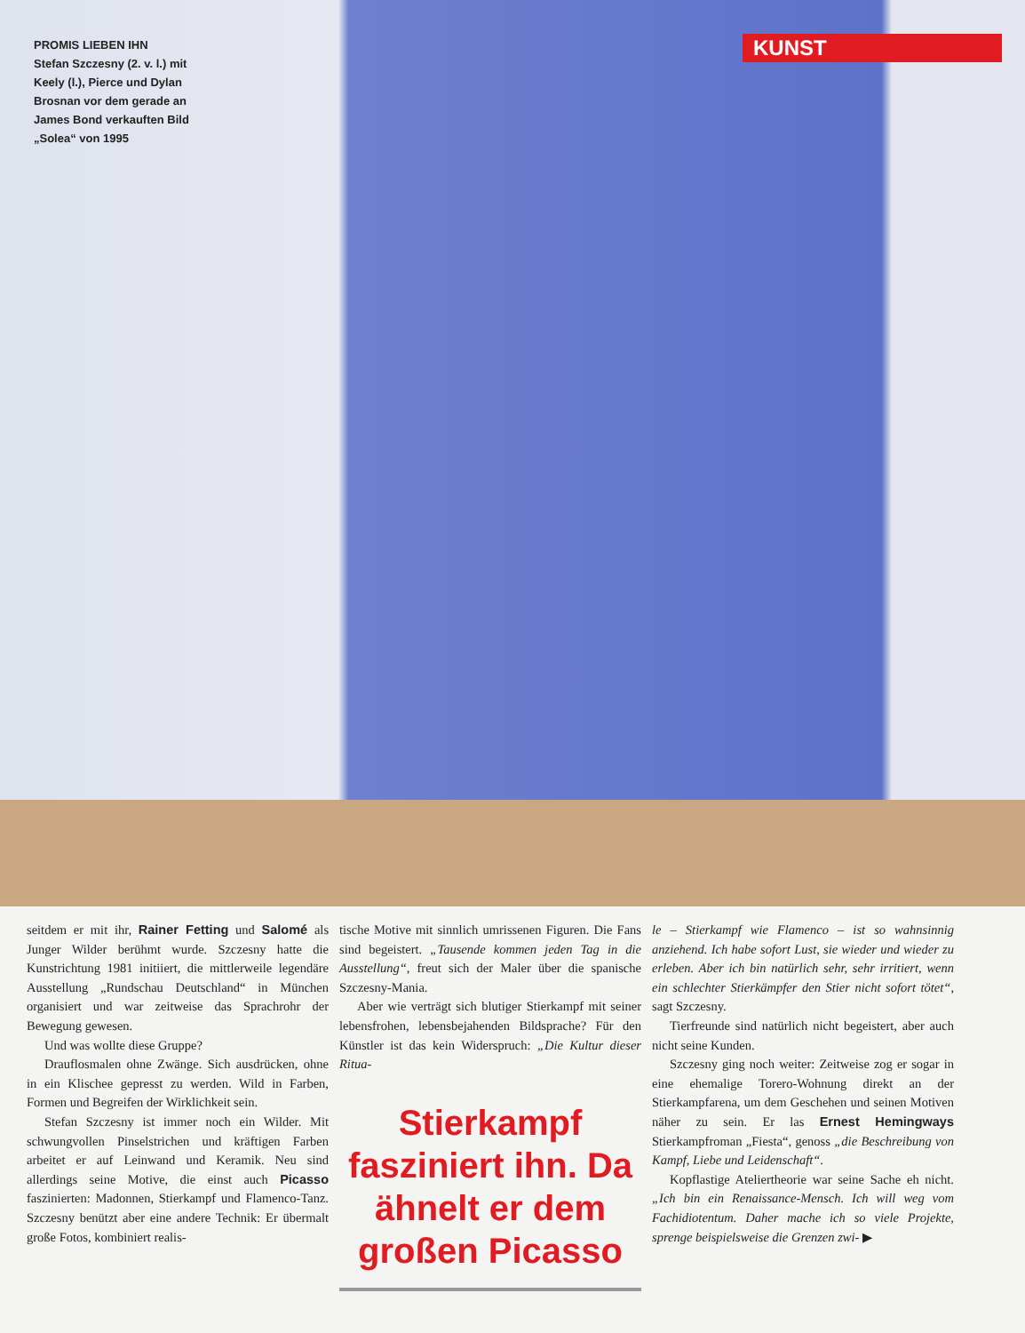PROMIS LIEBEN IHN
Stefan Szczesny (2. v. l.) mit Keely (l.), Pierce und Dylan Brosnan vor dem gerade an James Bond verkauften Bild „Solea“ von 1995
KUNST
seitdem er mit ihr, Rainer Fetting und Salomé als Junger Wilder berühmt wurde. Szczesny hatte die Kunstrichtung 1981 initiiert, die mittlerweile legendäre Ausstellung „Rundschau Deutschland“ in München organisiert und war zeitweise das Sprachrohr der Bewegung gewesen.
Und was wollte diese Gruppe?
Drauflosmalen ohne Zwänge. Sich ausdrücken, ohne in ein Klischee gepresst zu werden. Wild in Farben, Formen und Begreifen der Wirklichkeit sein.
Stefan Szczesny ist immer noch ein Wilder. Mit schwungvollen Pinselstrichen und kräftigen Farben arbeitet er auf Leinwand und Keramik. Neu sind allerdings seine Motive, die einst auch Picasso faszinierten: Madonnen, Stierkampf und Flamenco-Tanz. Szczesny benützt aber eine andere Technik: Er übermalt große Fotos, kombiniert realis-
tische Motive mit sinnlich umrissenen Figuren. Die Fans sind begeistert. „Tausende kommen jeden Tag in die Ausstellung“, freut sich der Maler über die spanische Szczesny-Mania.
Aber wie verträgt sich blutiger Stierkampf mit seiner lebensfrohen, lebensbejahenden Bildsprache? Für den Künstler ist das kein Widerspruch: „Die Kultur dieser Ritua-
Stierkampf fasziniert ihn. Da ähnelt er dem großen Picasso
le – Stierkampf wie Flamenco – ist so wahnsinnig anziehend. Ich habe sofort Lust, sie wieder und wieder zu erleben. Aber ich bin natürlich sehr, sehr irritiert, wenn ein schlechter Stierkämpfer den Stier nicht sofort tötet“, sagt Szczesny.
Tierfreunde sind natürlich nicht begeistert, aber auch nicht seine Kunden.
Szczesny ging noch weiter: Zeitweise zog er sogar in eine ehemalige Torero-Wohnung direkt an der Stierkampfarena, um dem Geschehen und seinen Motiven näher zu sein. Er las Ernest Hemingways Stierkampfroman „Fiesta“, genoss „die Beschreibung von Kampf, Liebe und Leidenschaft“.
Kopflastige Ateliertheorie war seine Sache eh nicht. „Ich bin ein Renaissance-Mensch. Ich will weg vom Fachidiotentum. Daher mache ich so viele Projekte, sprenge beispielsweise die Grenzen zwi- ▶